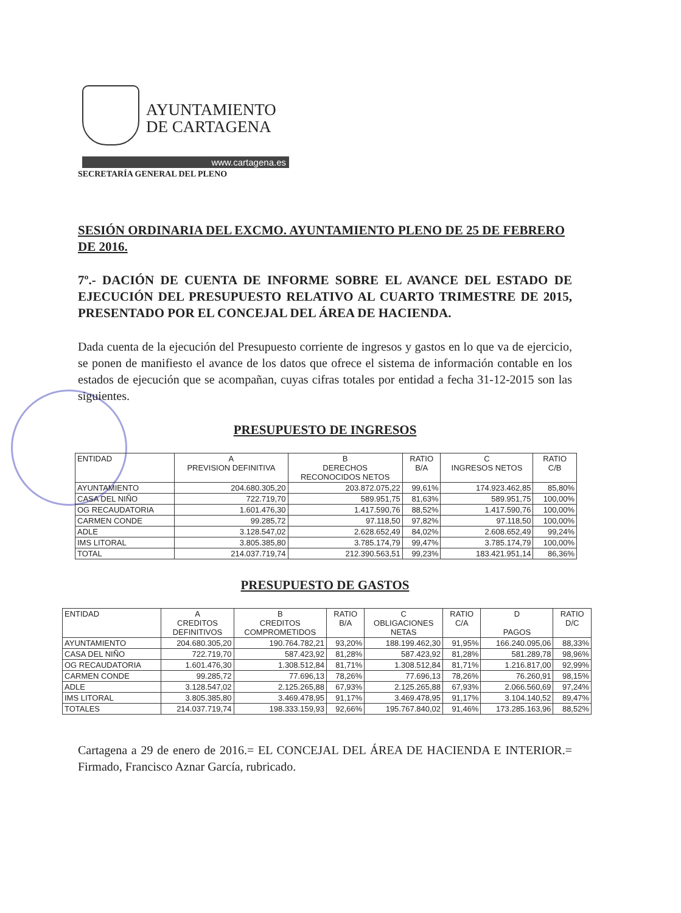AYUNTAMIENTO
DE CARTAGENA
www.cartagena.es
SECRETARÍA GENERAL DEL PLENO
SESIÓN ORDINARIA DEL EXCMO. AYUNTAMIENTO PLENO DE 25 DE FEBRERO DE 2016.
7º.- DACIÓN DE CUENTA DE INFORME SOBRE EL AVANCE DEL ESTADO DE EJECUCIÓN DEL PRESUPUESTO RELATIVO AL CUARTO TRIMESTRE DE 2015, PRESENTADO POR EL CONCEJAL DEL ÁREA DE HACIENDA.
Dada cuenta de la ejecución del Presupuesto corriente de ingresos y gastos en lo que va de ejercicio, se ponen de manifiesto el avance de los datos que ofrece el sistema de información contable en los estados de ejecución que se acompañan, cuyas cifras totales por entidad a fecha 31-12-2015 son las siguientes.
PRESUPUESTO DE INGRESOS
| ENTIDAD | A PREVISION DEFINITIVA | B DERECHOS RECONOCIDOS NETOS | RATIO B/A | C INGRESOS NETOS | RATIO C/B |
| --- | --- | --- | --- | --- | --- |
| AYUNTAMIENTO | 204.680.305,20 | 203.872.075,22 | 99,61% | 174.923.462,85 | 85,80% |
| CASA DEL NIÑO | 722.719,70 | 589.951,75 | 81,63% | 589.951,75 | 100,00% |
| OG RECAUDATORIA | 1.601.476,30 | 1.417.590,76 | 88,52% | 1.417.590,76 | 100,00% |
| CARMEN CONDE | 99.285,72 | 97.118,50 | 97,82% | 97.118,50 | 100,00% |
| ADLE | 3.128.547,02 | 2.628.652,49 | 84,02% | 2.608.652,49 | 99,24% |
| IMS LITORAL | 3.805.385,80 | 3.785.174,79 | 99,47% | 3.785.174,79 | 100,00% |
| TOTAL | 214.037.719,74 | 212.390.563,51 | 99,23% | 183.421.951,14 | 86,36% |
PRESUPUESTO DE GASTOS
| ENTIDAD | A CREDITOS DEFINITIVOS | B CREDITOS COMPROMETIDOS | RATIO B/A | C OBLIGACIONES NETAS | RATIO C/A | D PAGOS | RATIO D/C |
| --- | --- | --- | --- | --- | --- | --- | --- |
| AYUNTAMIENTO | 204.680.305,20 | 190.764.782,21 | 93,20% | 188.199.462,30 | 91,95% | 166.240.095,06 | 88,33% |
| CASA DEL NIÑO | 722.719,70 | 587.423,92 | 81,28% | 587.423,92 | 81,28% | 581.289,78 | 98,96% |
| OG RECAUDATORIA | 1.601.476,30 | 1.308.512,84 | 81,71% | 1.308.512,84 | 81,71% | 1.216.817,00 | 92,99% |
| CARMEN CONDE | 99.285,72 | 77.696,13 | 78,26% | 77.696,13 | 78,26% | 76.260,91 | 98,15% |
| ADLE | 3.128.547,02 | 2.125.265,88 | 67,93% | 2.125.265,88 | 67,93% | 2.066.560,69 | 97,24% |
| IMS LITORAL | 3.805.385,80 | 3.469.478,95 | 91,17% | 3.469.478,95 | 91,17% | 3.104.140,52 | 89,47% |
| TOTALES | 214.037.719,74 | 198.333.159,93 | 92,66% | 195.767.840,02 | 91,46% | 173.285.163,96 | 88,52% |
Cartagena a 29 de enero de 2016.= EL CONCEJAL DEL ÁREA DE HACIENDA E INTERIOR.= Firmado, Francisco Aznar García, rubricado.